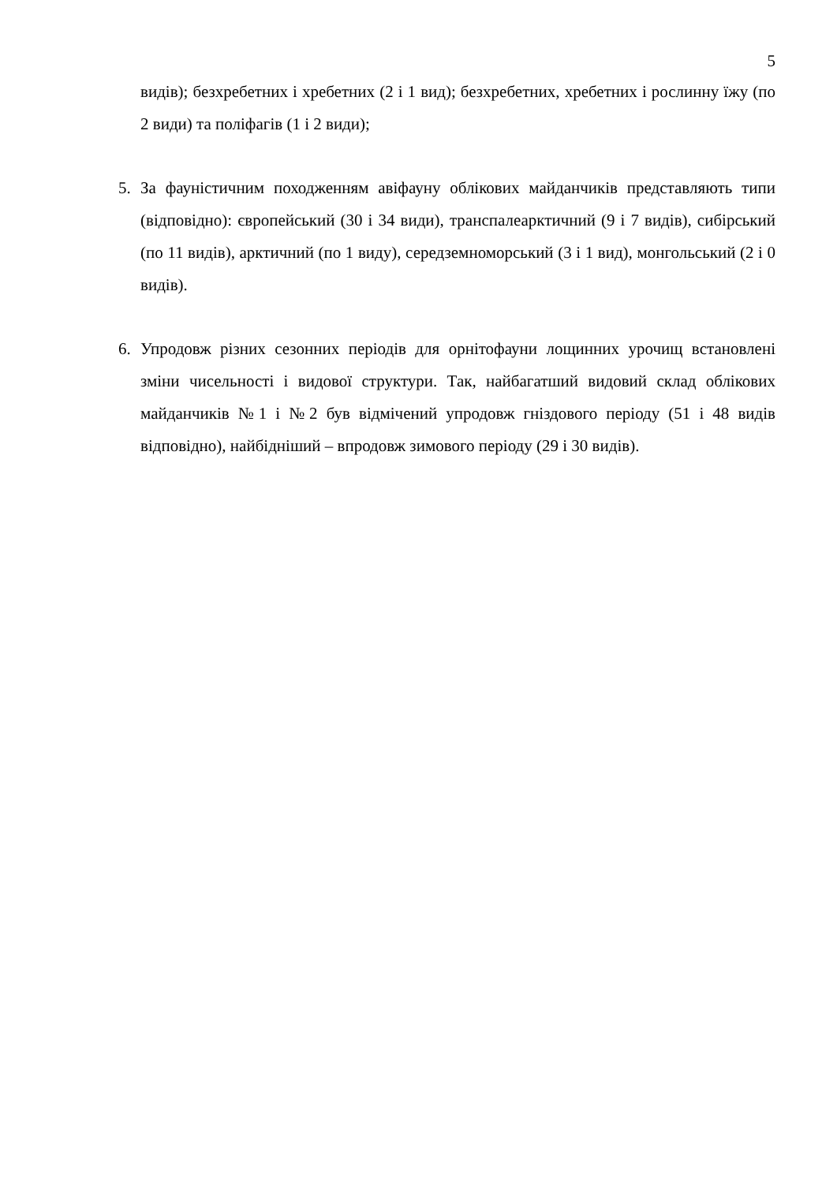5
видів); безхребетних і хребетних (2 і 1 вид); безхребетних, хребетних і рослинну їжу (по 2 види) та поліфагів (1 і 2 види);
5. За фауністичним походженням авіфауну облікових майданчиків представляють типи (відповідно): європейський (30 і 34 види), транспалеарктичний (9 і 7 видів), сибірський (по 11 видів), арктичний (по 1 виду), середземноморський (3 і 1 вид), монгольський (2 і 0 видів).
6. Упродовж різних сезонних періодів для орнітофауни лощинних урочищ встановлені зміни чисельності і видової структури. Так, найбагатший видовий склад облікових майданчиків №1 і №2 був відмічений упродовж гніздового періоду (51 і 48 видів відповідно), найбідніший – впродовж зимового періоду (29 і 30 видів).